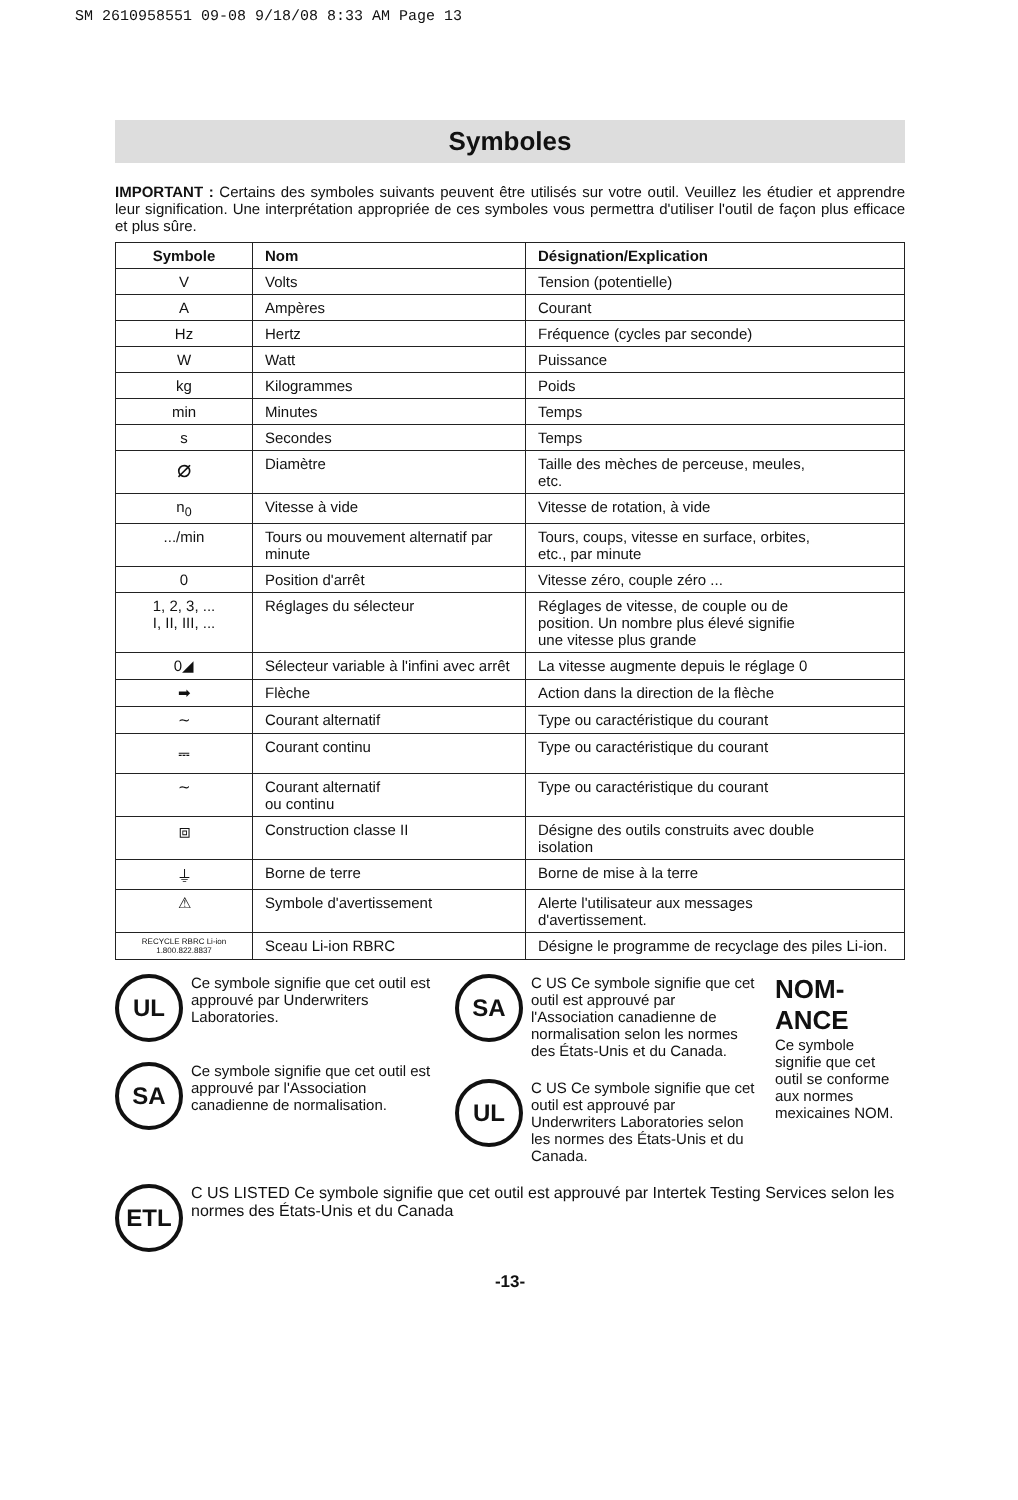SM 2610958551 09-08 9/18/08 8:33 AM Page 13
Symboles
IMPORTANT : Certains des symboles suivants peuvent être utilisés sur votre outil. Veuillez les étudier et apprendre leur signification. Une interprétation appropriée de ces symboles vous permettra d'utiliser l'outil de façon plus efficace et plus sûre.
| Symbole | Nom | Désignation/Explication |
| --- | --- | --- |
| V | Volts | Tension (potentielle) |
| A | Ampères | Courant |
| Hz | Hertz | Fréquence (cycles par seconde) |
| W | Watt | Puissance |
| kg | Kilogrammes | Poids |
| min | Minutes | Temps |
| s | Secondes | Temps |
| ⌀ | Diamètre | Taille des mèches de perceuse, meules, etc. |
| n<sub>0</sub> | Vitesse à vide | Vitesse de rotation, à vide |
| .../min | Tours ou mouvement alternatif par minute | Tours, coups, vitesse en surface, orbites, etc., par minute |
| 0 | Position d'arrêt | Vitesse zéro, couple zéro ... |
| 1, 2, 3, ... I, II, III, ... | Réglages du sélecteur | Réglages de vitesse, de couple ou de position. Un nombre plus élevé signifie une vitesse plus grande |
| 0◢ | Sélecteur variable à l'infini avec arrêt | La vitesse augmente depuis le réglage 0 |
| ➡ | Flèche | Action dans la direction de la flèche |
| ∼ | Courant alternatif | Type ou caractéristique du courant |
| ⎓ | Courant continu | Type ou caractéristique du courant |
| ∼ | Courant alternatif ou continu | Type ou caractéristique du courant |
| ⧈ | Construction classe II | Désigne des outils construits avec double isolation |
| ⏚ | Borne de terre | Borne de mise à la terre |
| ⚠ | Symbole d'avertissement | Alerte l'utilisateur aux messages d'avertissement. |
| RECYCLE RBRC Li-ion 1.800.822.8837 | Sceau Li-ion RBRC | Désigne le programme de recyclage des piles Li-ion. |
UL Ce symbole signifie que cet outil est approuvé par Underwriters Laboratories.
SA Ce symbole signifie que cet outil est approuvé par l'Association canadienne de normalisation.
SA C US Ce symbole signifie que cet outil est approuvé par l'Association canadienne de normalisation selon les normes des États-Unis et du Canada.
UL C US Ce symbole signifie que cet outil est approuvé par Underwriters Laboratories selon les normes des États-Unis et du Canada.
NOM-ANCE
Ce symbole signifie que cet outil se conforme aux normes mexicaines NOM.
ETL C US LISTED Ce symbole signifie que cet outil est approuvé par Intertek Testing Services selon les normes des États-Unis et du Canada
-13-